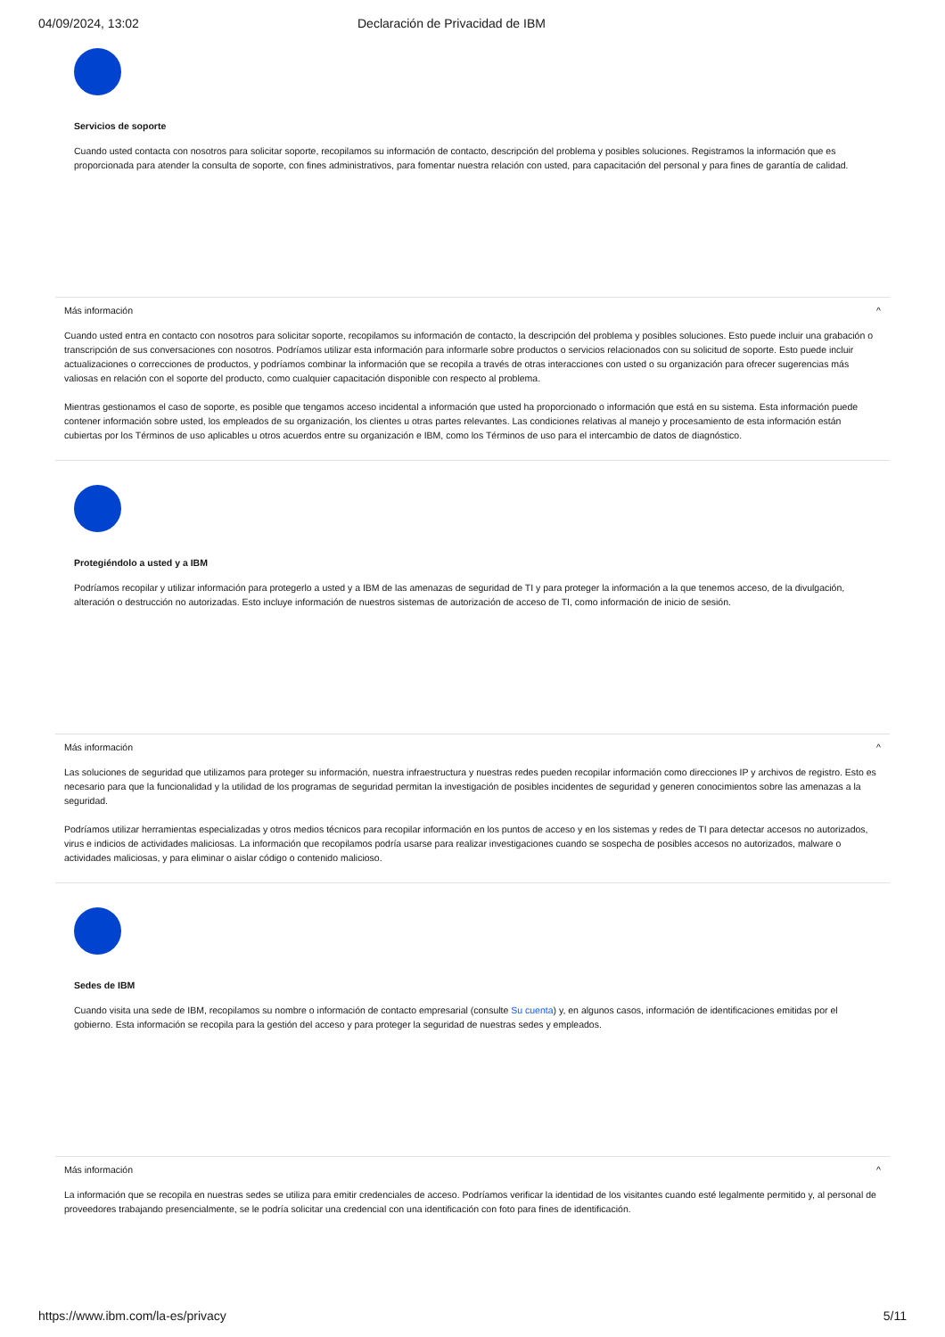04/09/2024, 13:02 Declaración de Privacidad de IBM
Servicios de soporte
Cuando usted contacta con nosotros para solicitar soporte, recopilamos su información de contacto, descripción del problema y posibles soluciones. Registramos la información que es proporcionada para atender la consulta de soporte, con fines administrativos, para fomentar nuestra relación con usted, para capacitación del personal y para fines de garantía de calidad.
Más información ^
Cuando usted entra en contacto con nosotros para solicitar soporte, recopilamos su información de contacto, la descripción del problema y posibles soluciones. Esto puede incluir una grabación o transcripción de sus conversaciones con nosotros. Podríamos utilizar esta información para informarle sobre productos o servicios relacionados con su solicitud de soporte. Esto puede incluir actualizaciones o correcciones de productos, y podríamos combinar la información que se recopila a través de otras interacciones con usted o su organización para ofrecer sugerencias más valiosas en relación con el soporte del producto, como cualquier capacitación disponible con respecto al problema.
Mientras gestionamos el caso de soporte, es posible que tengamos acceso incidental a información que usted ha proporcionado o información que está en su sistema. Esta información puede contener información sobre usted, los empleados de su organización, los clientes u otras partes relevantes. Las condiciones relativas al manejo y procesamiento de esta información están cubiertas por los Términos de uso aplicables u otros acuerdos entre su organización e IBM, como los Términos de uso para el intercambio de datos de diagnóstico.
Protegiéndolo a usted y a IBM
Podríamos recopilar y utilizar información para protegerlo a usted y a IBM de las amenazas de seguridad de TI y para proteger la información a la que tenemos acceso, de la divulgación, alteración o destrucción no autorizadas. Esto incluye información de nuestros sistemas de autorización de acceso de TI, como información de inicio de sesión.
Más información ^
Las soluciones de seguridad que utilizamos para proteger su información, nuestra infraestructura y nuestras redes pueden recopilar información como direcciones IP y archivos de registro. Esto es necesario para que la funcionalidad y la utilidad de los programas de seguridad permitan la investigación de posibles incidentes de seguridad y generen conocimientos sobre las amenazas a la seguridad.
Podríamos utilizar herramientas especializadas y otros medios técnicos para recopilar información en los puntos de acceso y en los sistemas y redes de TI para detectar accesos no autorizados, virus e indicios de actividades maliciosas. La información que recopilamos podría usarse para realizar investigaciones cuando se sospecha de posibles accesos no autorizados, malware o actividades maliciosas, y para eliminar o aislar código o contenido malicioso.
Sedes de IBM
Cuando visita una sede de IBM, recopilamos su nombre o información de contacto empresarial (consulte Su cuenta) y, en algunos casos, información de identificaciones emitidas por el gobierno. Esta información se recopila para la gestión del acceso y para proteger la seguridad de nuestras sedes y empleados.
Más información ^
La información que se recopila en nuestras sedes se utiliza para emitir credenciales de acceso. Podríamos verificar la identidad de los visitantes cuando esté legalmente permitido y, al personal de proveedores trabajando presencialmente, se le podría solicitar una credencial con una identificación con foto para fines de identificación.
https://www.ibm.com/la-es/privacy 5/11